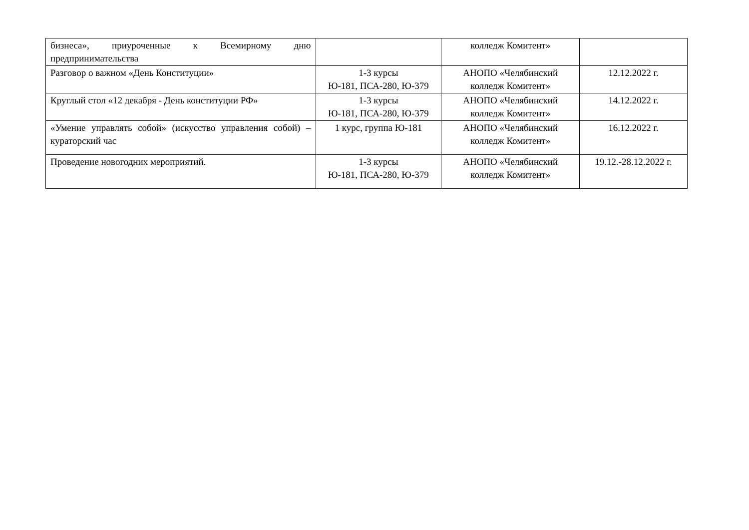| бизнеса», приуроченные к Всемирному дню предпринимательства | | колледж Комитент» | |
| Разговор о важном «День Конституции» | 1-3 курсы Ю-181, ПСА-280, Ю-379 | АНОПО «Челябинский колледж Комитент» | 12.12.2022 г. |
| Круглый стол «12 декабря - День конституции РФ» | 1-3 курсы Ю-181, ПСА-280, Ю-379 | АНОПО «Челябинский колледж Комитент» | 14.12.2022 г. |
| «Умение управлять собой» (искусство управления собой) – кураторский час | 1 курс, группа Ю-181 | АНОПО «Челябинский колледж Комитент» | 16.12.2022 г. |
| Проведение новогодних мероприятий. | 1-3 курсы Ю-181, ПСА-280, Ю-379 | АНОПО «Челябинский колледж Комитент» | 19.12.-28.12.2022 г. |